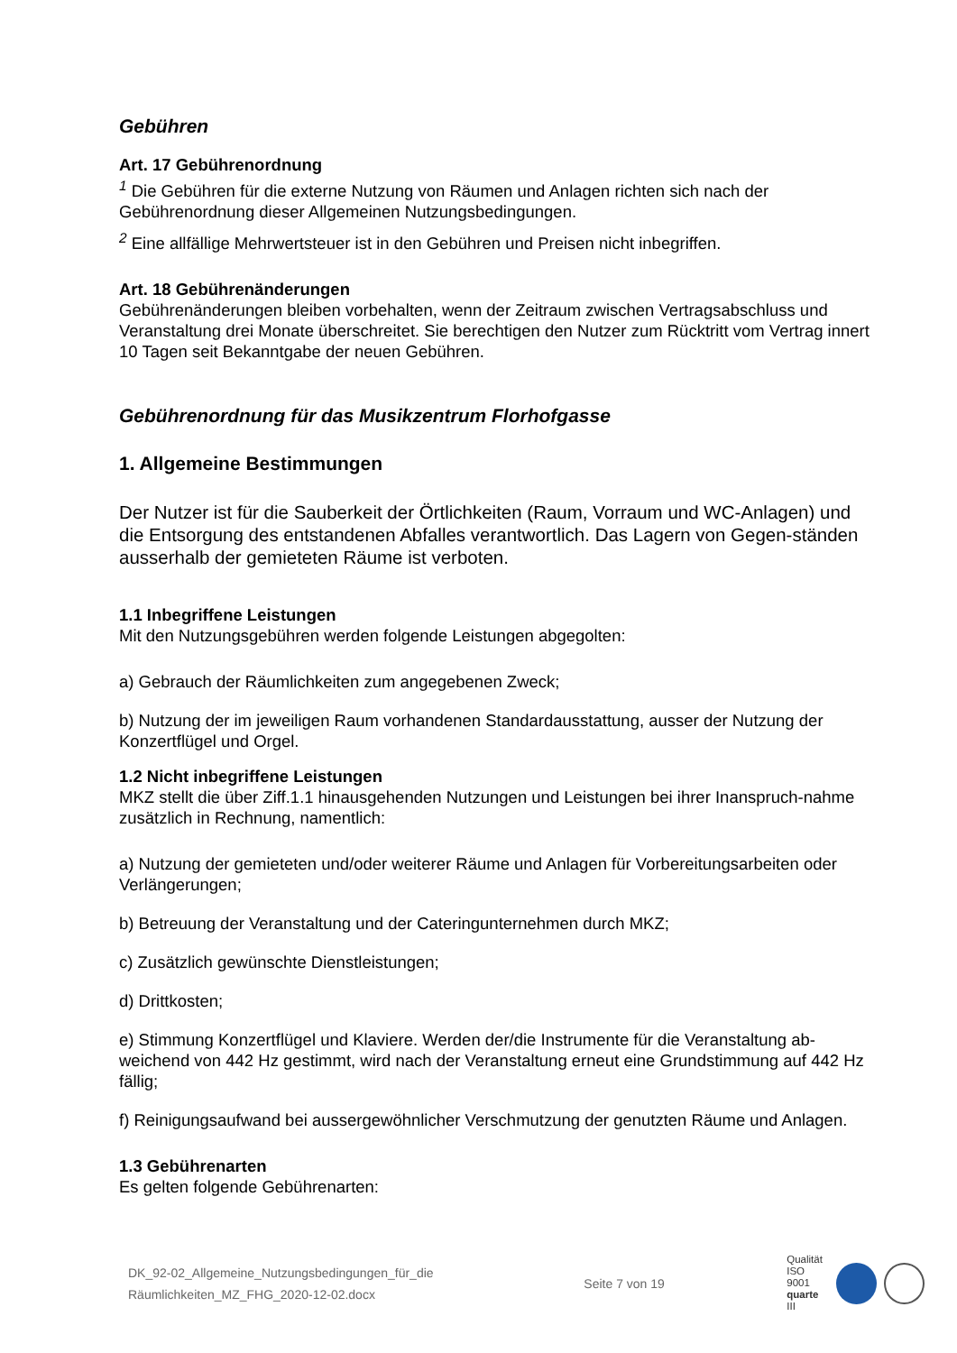Gebühren
Art. 17 Gebührenordnung
<sup>1</sup> Die Gebühren für die externe Nutzung von Räumen und Anlagen richten sich nach der Gebührenordnung dieser Allgemeinen Nutzungsbedingungen.
<sup>2</sup> Eine allfällige Mehrwertsteuer ist in den Gebühren und Preisen nicht inbegriffen.
Art. 18 Gebührenänderungen
Gebührenänderungen bleiben vorbehalten, wenn der Zeitraum zwischen Vertragsabschluss und Veranstaltung drei Monate überschreitet. Sie berechtigen den Nutzer zum Rücktritt vom Vertrag innert 10 Tagen seit Bekanntgabe der neuen Gebühren.
Gebührenordnung für das Musikzentrum Florhofgasse
1. Allgemeine Bestimmungen
Der Nutzer ist für die Sauberkeit der Örtlichkeiten (Raum, Vorraum und WC-Anlagen) und die Entsorgung des entstandenen Abfalles verantwortlich. Das Lagern von Gegen-ständen ausserhalb der gemieteten Räume ist verboten.
1.1 Inbegriffene Leistungen
Mit den Nutzungsgebühren werden folgende Leistungen abgegolten:
a) Gebrauch der Räumlichkeiten zum angegebenen Zweck;
b) Nutzung der im jeweiligen Raum vorhandenen Standardausstattung, ausser der Nutzung der Konzertflügel und Orgel.
1.2 Nicht inbegriffene Leistungen
MKZ stellt die über Ziff.1.1 hinausgehenden Nutzungen und Leistungen bei ihrer Inanspruch-nahme zusätzlich in Rechnung, namentlich:
a) Nutzung der gemieteten und/oder weiterer Räume und Anlagen für Vorbereitungsarbeiten oder Verlängerungen;
b) Betreuung der Veranstaltung und der Cateringunternehmen durch MKZ;
c) Zusätzlich gewünschte Dienstleistungen;
d) Drittkosten;
e) Stimmung Konzertflügel und Klaviere. Werden der/die Instrumente für die Veranstaltung ab-weichend von 442 Hz gestimmt, wird nach der Veranstaltung erneut eine Grundstimmung auf 442 Hz fällig;
f) Reinigungsaufwand bei aussergewöhnlicher Verschmutzung der genutzten Räume und Anlagen.
1.3 Gebührenarten
Es gelten folgende Gebührenarten:
DK_92-02_Allgemeine_Nutzungsbedingungen_für_die
Räumlichkeiten_MZ_FHG_2020-12-02.docx
Seite 7 von 19
Qualität
ISO 9001
quarte III